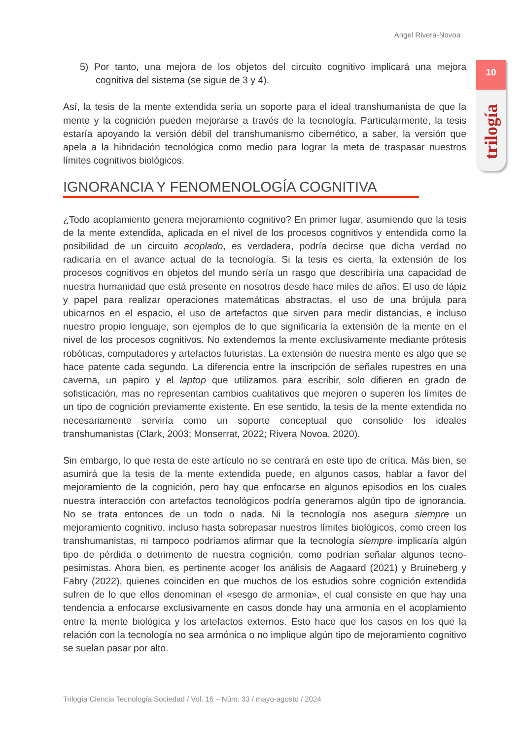Angel Rivera-Novoa
10
trilogía
5) Por tanto, una mejora de los objetos del circuito cognitivo implicará una mejora cognitiva del sistema (se sigue de 3 y 4).
Así, la tesis de la mente extendida sería un soporte para el ideal transhumanista de que la mente y la cognición pueden mejorarse a través de la tecnología. Particularmente, la tesis estaría apoyando la versión débil del transhumanismo cibernético, a saber, la versión que apela a la hibridación tecnológica como medio para lograr la meta de traspasar nuestros límites cognitivos biológicos.
IGNORANCIA Y FENOMENOLOGÍA COGNITIVA
¿Todo acoplamiento genera mejoramiento cognitivo? En primer lugar, asumiendo que la tesis de la mente extendida, aplicada en el nivel de los procesos cognitivos y entendida como la posibilidad de un circuito acoplado, es verdadera, podría decirse que dicha verdad no radicaría en el avance actual de la tecnología. Si la tesis es cierta, la extensión de los procesos cognitivos en objetos del mundo sería un rasgo que describiría una capacidad de nuestra humanidad que está presente en nosotros desde hace miles de años. El uso de lápiz y papel para realizar operaciones matemáticas abstractas, el uso de una brújula para ubicarnos en el espacio, el uso de artefactos que sirven para medir distancias, e incluso nuestro propio lenguaje, son ejemplos de lo que significaría la extensión de la mente en el nivel de los procesos cognitivos. No extendemos la mente exclusivamente mediante prótesis robóticas, computadores y artefactos futuristas. La extensión de nuestra mente es algo que se hace patente cada segundo. La diferencia entre la inscripción de señales rupestres en una caverna, un papiro y el laptop que utilizamos para escribir, solo difieren en grado de sofisticación, mas no representan cambios cualitativos que mejoren o superen los límites de un tipo de cognición previamente existente. En ese sentido, la tesis de la mente extendida no necesariamente serviría como un soporte conceptual que consolide los ideales transhumanistas (Clark, 2003; Monserrat, 2022; Rivera Novoa, 2020).
Sin embargo, lo que resta de este artículo no se centrará en este tipo de crítica. Más bien, se asumirá que la tesis de la mente extendida puede, en algunos casos, hablar a favor del mejoramiento de la cognición, pero hay que enfocarse en algunos episodios en los cuales nuestra interacción con artefactos tecnológicos podría generarnos algún tipo de ignorancia. No se trata entonces de un todo o nada. Ni la tecnología nos asegura siempre un mejoramiento cognitivo, incluso hasta sobrepasar nuestros límites biológicos, como creen los transhumanistas, ni tampoco podríamos afirmar que la tecnología siempre implicaría algún tipo de pérdida o detrimento de nuestra cognición, como podrían señalar algunos tecno-pesimistas. Ahora bien, es pertinente acoger los análisis de Aagaard (2021) y Bruineberg y Fabry (2022), quienes coinciden en que muchos de los estudios sobre cognición extendida sufren de lo que ellos denominan el «sesgo de armonía», el cual consiste en que hay una tendencia a enfocarse exclusivamente en casos donde hay una armonía en el acoplamiento entre la mente biológica y los artefactos externos. Esto hace que los casos en los que la relación con la tecnología no sea armónica o no implique algún tipo de mejoramiento cognitivo se suelan pasar por alto.
Trilogía Ciencia Tecnología Sociedad / Vol. 16 – Núm. 33 / mayo-agosto / 2024